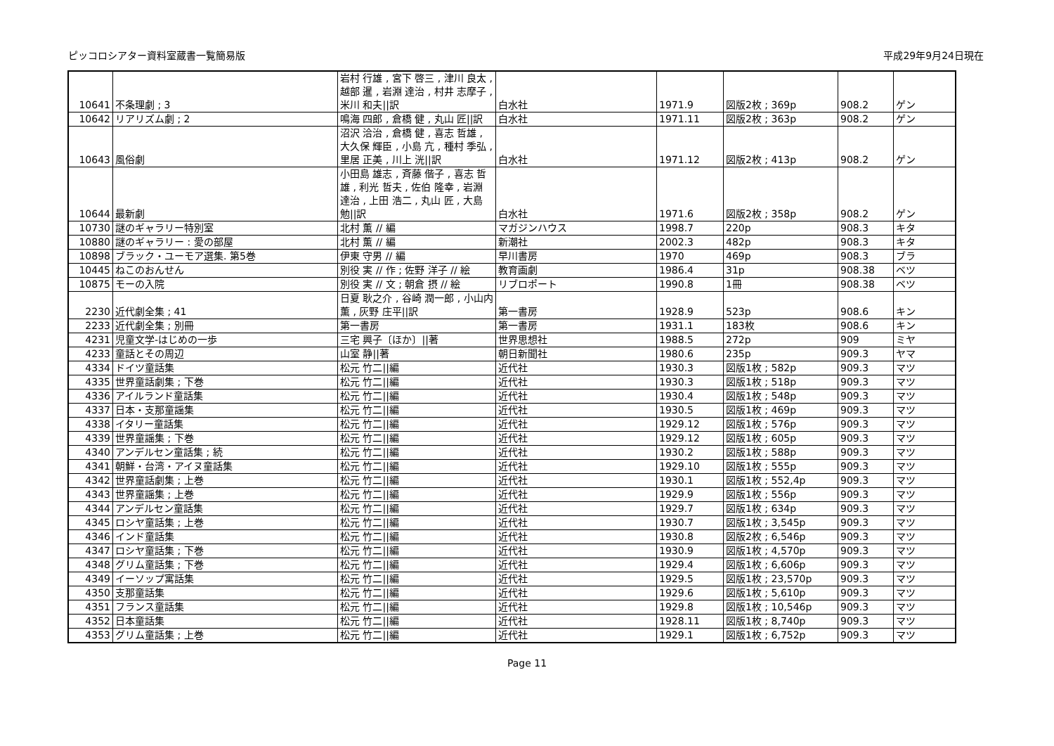ピッコロシアター資料室蔵書一覧簡易版 平成29年9月24日現在
| 10641 | 不条理劇 ; 3 | 岩村 行雄 , 宮下 啓三 , 津川 良太 , 越部 暹 , 岩淵 達治 , 村井 志摩子 , 米川 和夫//訳 | 白水社 | 1971.9 | 図版2枚 ; 369p | 908.2 | ゲン |
| 10642 | リアリズム劇 ; 2 | 鳴海 四郎 , 倉橋 健 , 丸山 匠//訳 | 白水社 | 1971.11 | 図版2枚 ; 363p | 908.2 | ゲン |
| 10643 | 風俗劇 | 沼沢 洽治 , 倉橋 健 , 喜志 哲雄 , 大久保 輝臣 , 小島 亢 , 種村 季弘 , 里居 正美 , 川上 洸//訳 | 白水社 | 1971.12 | 図版2枚 ; 413p | 908.2 | ゲン |
| 10644 | 最新劇 | 小田島 雄志 , 斉藤 偕子 , 喜志 哲雄 , 利光 哲夫 , 佐伯 隆幸 , 岩淵 達治 , 上田 浩二 , 丸山 匠 , 大島 勉//訳 | 白水社 | 1971.6 | 図版2枚 ; 358p | 908.2 | ゲン |
| 10730 | 謎のギャラリー特別室 | 北村 薫 // 編 | マガジンハウス | 1998.7 | 220p | 908.3 | キタ |
| 10880 | 謎のギャラリー : 愛の部屋 | 北村 薫 // 編 | 新潮社 | 2002.3 | 482p | 908.3 | キタ |
| 10898 | ブラック・ユーモア選集. 第5巻 | 伊東 守男 // 編 | 早川書房 | 1970 | 469p | 908.3 | ブラ |
| 10445 | ねこのおんせん | 別役 実 // 作 ; 佐野 洋子 // 絵 | 教育画劇 | 1986.4 | 31p | 908.38 | ベツ |
| 10875 | モーの入院 | 別役 実 // 文 ; 朝倉 摂 // 絵 | リブロポート | 1990.8 | 1冊 | 908.38 | ベツ |
| 2230 | 近代劇全集 ; 41 | 日夏 耿之介 , 谷崎 潤一郎 , 小山内 薫 , 灰野 庄平//訳 | 第一書房 | 1928.9 | 523p | 908.6 | キン |
| 2233 | 近代劇全集 ; 別冊 | 第一書房 | 第一書房 | 1931.1 | 183枚 | 908.6 | キン |
| 4231 | 児童文学-はじめの一歩 | 三宅 興子〔ほか〕//著 | 世界思想社 | 1988.5 | 272p | 909 | ミヤ |
| 4233 | 童話とその周辺 | 山室 静//著 | 朝日新聞社 | 1980.6 | 235p | 909.3 | ヤマ |
| 4334 | ドイツ童話集 | 松元 竹二//編 | 近代社 | 1930.3 | 図版1枚 ; 582p | 909.3 | マツ |
| 4335 | 世界童話劇集 ; 下巻 | 松元 竹二//編 | 近代社 | 1930.3 | 図版1枚 ; 518p | 909.3 | マツ |
| 4336 | アイルランド童話集 | 松元 竹二//編 | 近代社 | 1930.4 | 図版1枚 ; 548p | 909.3 | マツ |
| 4337 | 日本・支那童謡集 | 松元 竹二//編 | 近代社 | 1930.5 | 図版1枚 ; 469p | 909.3 | マツ |
| 4338 | イタリー童話集 | 松元 竹二//編 | 近代社 | 1929.12 | 図版1枚 ; 576p | 909.3 | マツ |
| 4339 | 世界童謡集 ; 下巻 | 松元 竹二//編 | 近代社 | 1929.12 | 図版1枚 ; 605p | 909.3 | マツ |
| 4340 | アンデルセン童話集 ; 続 | 松元 竹二//編 | 近代社 | 1930.2 | 図版1枚 ; 588p | 909.3 | マツ |
| 4341 | 朝鮮・台湾・アイヌ童話集 | 松元 竹二//編 | 近代社 | 1929.10 | 図版1枚 ; 555p | 909.3 | マツ |
| 4342 | 世界童話劇集 ; 上巻 | 松元 竹二//編 | 近代社 | 1930.1 | 図版1枚 ; 552,4p | 909.3 | マツ |
| 4343 | 世界童謡集 ; 上巻 | 松元 竹二//編 | 近代社 | 1929.9 | 図版1枚 ; 556p | 909.3 | マツ |
| 4344 | アンデルセン童話集 | 松元 竹二//編 | 近代社 | 1929.7 | 図版1枚 ; 634p | 909.3 | マツ |
| 4345 | ロシヤ童話集 ; 上巻 | 松元 竹二//編 | 近代社 | 1930.7 | 図版1枚 ; 3,545p | 909.3 | マツ |
| 4346 | インド童話集 | 松元 竹二//編 | 近代社 | 1930.8 | 図版2枚 ; 6,546p | 909.3 | マツ |
| 4347 | ロシヤ童話集 ; 下巻 | 松元 竹二//編 | 近代社 | 1930.9 | 図版1枚 ; 4,570p | 909.3 | マツ |
| 4348 | グリム童話集 ; 下巻 | 松元 竹二//編 | 近代社 | 1929.4 | 図版1枚 ; 6,606p | 909.3 | マツ |
| 4349 | イーソップ寓話集 | 松元 竹二//編 | 近代社 | 1929.5 | 図版1枚 ; 23,570p | 909.3 | マツ |
| 4350 | 支那童話集 | 松元 竹二//編 | 近代社 | 1929.6 | 図版1枚 ; 5,610p | 909.3 | マツ |
| 4351 | フランス童話集 | 松元 竹二//編 | 近代社 | 1929.8 | 図版1枚 ; 10,546p | 909.3 | マツ |
| 4352 | 日本童話集 | 松元 竹二//編 | 近代社 | 1928.11 | 図版1枚 ; 8,740p | 909.3 | マツ |
| 4353 | グリム童話集 ; 上巻 | 松元 竹二//編 | 近代社 | 1929.1 | 図版1枚 ; 6,752p | 909.3 | マツ |
Page 11